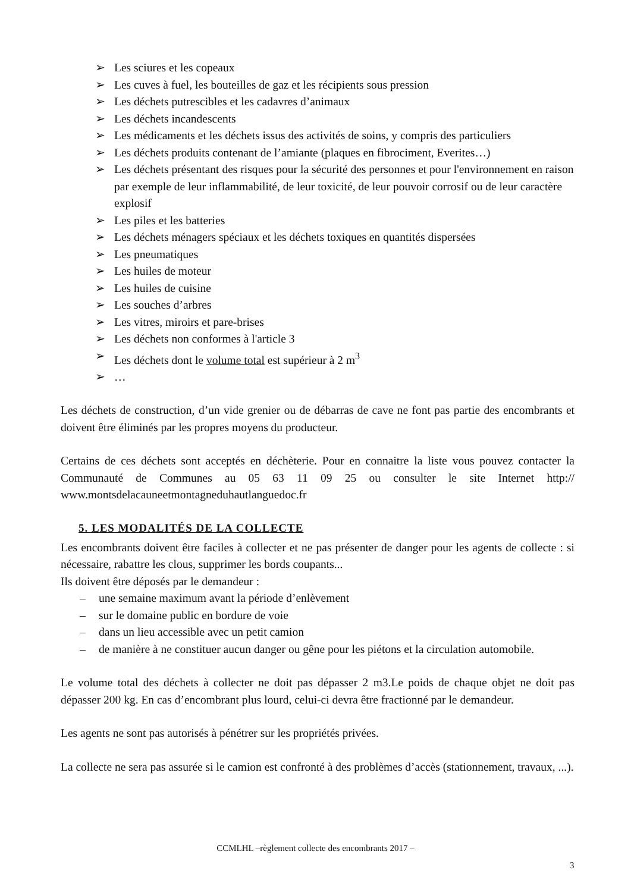➢ Les sciures et les copeaux
➢ Les cuves à fuel, les bouteilles de gaz et les récipients sous pression
➢ Les déchets putrescibles et les cadavres d’animaux
➢ Les déchets incandescents
➢ Les médicaments et les déchets issus des activités de soins, y compris des particuliers
➢ Les déchets produits contenant de l’amiante (plaques en fibrociment, Everites…)
➢ Les déchets présentant des risques pour la sécurité des personnes et pour l'environnement en raison par exemple de leur inflammabilité, de leur toxicité, de leur pouvoir corrosif ou de leur caractère explosif
➢ Les piles et les batteries
➢ Les déchets ménagers spéciaux et les déchets toxiques en quantités dispersées
➢ Les pneumatiques
➢ Les huiles de moteur
➢ Les huiles de cuisine
➢ Les souches d’arbres
➢ Les vitres, miroirs et pare-brises
➢ Les déchets non conformes à l'article 3
➢ Les déchets dont le volume total est supérieur à 2 m<sup>3</sup>
➢ …
Les déchets de construction, d’un vide grenier ou de débarras de cave ne font pas partie des encombrants et doivent être éliminés par les propres moyens du producteur.
Certains de ces déchets sont acceptés en déchèterie. Pour en connaitre la liste vous pouvez contacter la Communauté de Communes au 05 63 11 09 25 ou consulter le site Internet http:// www.montsdelacauneetmontagneduhautlanguedoc.fr
5. LES MODALITÉS DE LA COLLECTE
Les encombrants doivent être faciles à collecter et ne pas présenter de danger pour les agents de collecte : si nécessaire, rabattre les clous, supprimer les bords coupants...
Ils doivent être déposés par le demandeur :
– une semaine maximum avant la période d’enlèvement
– sur le domaine public en bordure de voie
– dans un lieu accessible avec un petit camion
– de manière à ne constituer aucun danger ou gêne pour les piétons et la circulation automobile.
Le volume total des déchets à collecter ne doit pas dépasser 2 m3.Le poids de chaque objet ne doit pas dépasser 200 kg. En cas d’encombrant plus lourd, celui-ci devra être fractionné par le demandeur.
Les agents ne sont pas autorisés à pénétrer sur les propriétés privées.
La collecte ne sera pas assurée si le camion est confronté à des problèmes d’accès (stationnement, travaux, ...).
CCMLHL –règlement collecte des encombrants 2017 –
3